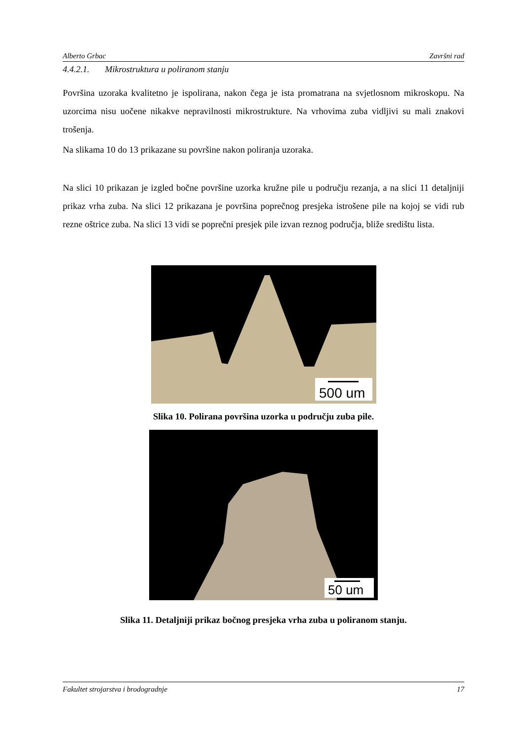Alberto Grbac Završni rad
4.4.2.1. Mikrostruktura u poliranom stanju
Površina uzoraka kvalitetno je ispolirana, nakon čega je ista promatrana na svjetlosnom mikroskopu. Na uzorcima nisu uočene nikakve nepravilnosti mikrostrukture. Na vrhovima zuba vidljivi su mali znakovi trošenja.
Na slikama 10 do 13 prikazane su površine nakon poliranja uzoraka.
Na slici 10 prikazan je izgled bočne površine uzorka kružne pile u području rezanja, a na slici 11 detaljniji prikaz vrha zuba. Na slici 12 prikazana je površina poprečnog presjeka istrošene pile na kojoj se vidi rub rezne oštrice zuba. Na slici 13 vidi se poprečni presjek pile izvan reznog područja, bliže središtu lista.
500 um
Slika 10. Polirana površina uzorka u području zuba pile.
50 um
Slika 11. Detaljniji prikaz bočnog presjeka vrha zuba u poliranom stanju.
Fakultet strojarstva i brodogradnje 17